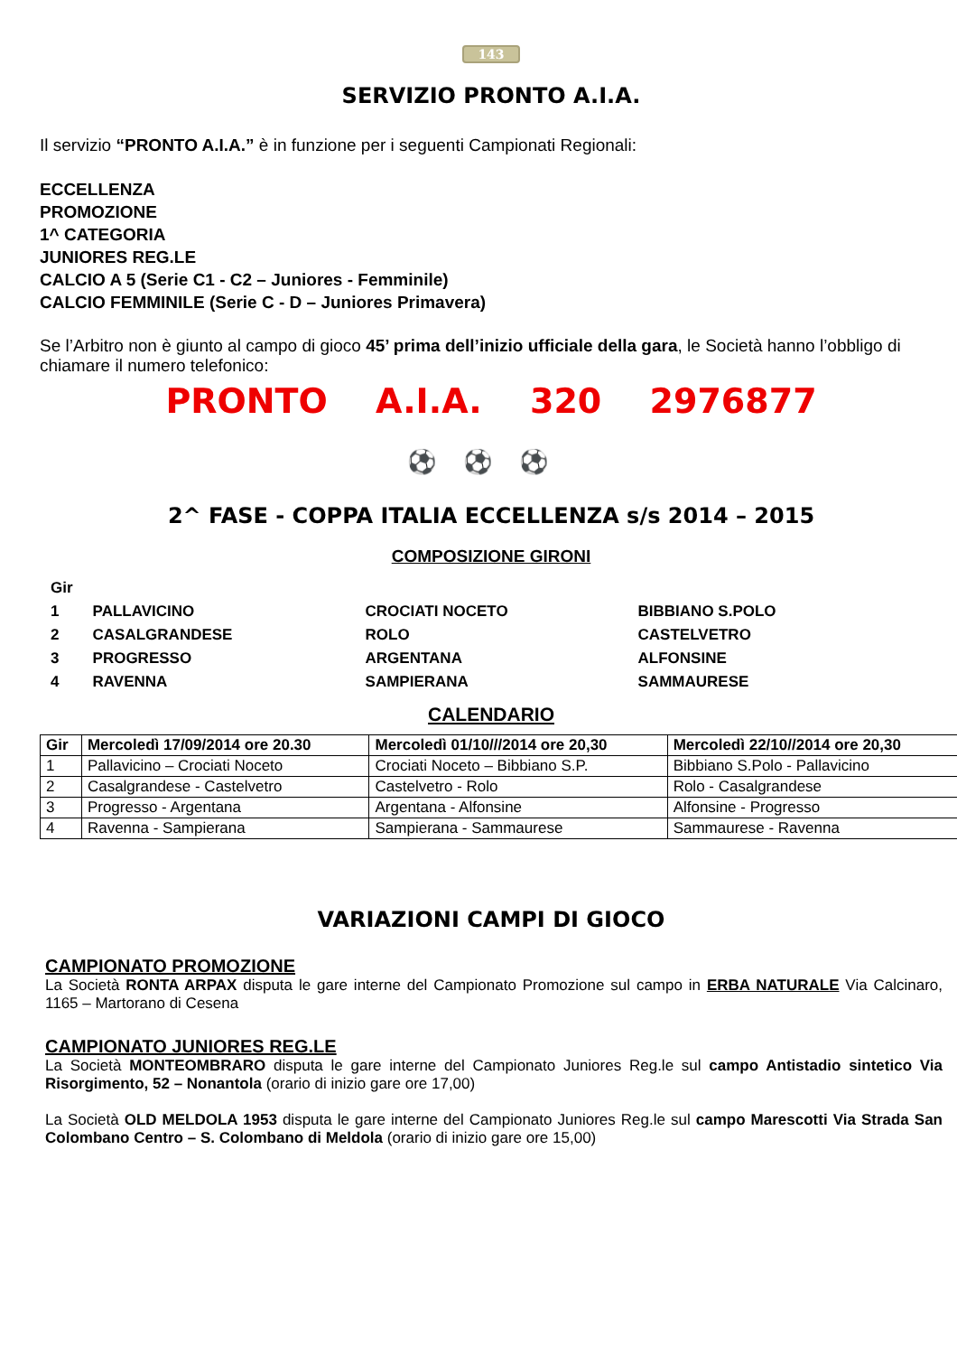143
SERVIZIO PRONTO A.I.A.
Il servizio “PRONTO A.I.A.” è in funzione per i seguenti Campionati Regionali:
ECCELLENZA
PROMOZIONE
1^ CATEGORIA
JUNIORES REG.LE
CALCIO A 5 (Serie C1 - C2 – Juniores - Femminile)
CALCIO FEMMINILE (Serie C - D – Juniores Primavera)
Se l’Arbitro non è giunto al campo di gioco 45’ prima dell’inizio ufficiale della gara, le Società hanno l’obbligo di chiamare il numero telefonico:
PRONTO A.I.A. 320 2976877
⚽⚽⚽
2^ FASE - COPPA ITALIA ECCELLENZA s/s 2014 – 2015
COMPOSIZIONE GIRONI
| Gir | | | |
| 1 | PALLAVICINO | CROCIATI NOCETO | BIBBIANO S.POLO |
| 2 | CASALGRANDESE | ROLO | CASTELVETRO |
| 3 | PROGRESSO | ARGENTANA | ALFONSINE |
| 4 | RAVENNA | SAMPIERANA | SAMMAURESE |
CALENDARIO
| Gir | Mercoledì 17/09/2014 ore 20.30 | Mercoledì 01/10///2014 ore 20,30 | Mercoledì 22/10//2014 ore 20,30 |
| --- | --- | --- | --- |
| 1 | Pallavicino – Crociati Noceto | Crociati Noceto – Bibbiano S.P. | Bibbiano S.Polo - Pallavicino |
| 2 | Casalgrandese - Castelvetro | Castelvetro - Rolo | Rolo - Casalgrandese |
| 3 | Progresso - Argentana | Argentana - Alfonsine | Alfonsine - Progresso |
| 4 | Ravenna - Sampierana | Sampierana - Sammaurese | Sammaurese - Ravenna |
VARIAZIONI CAMPI DI GIOCO
CAMPIONATO PROMOZIONE
La Società RONTA ARPAX disputa le gare interne del Campionato Promozione sul campo in ERBA NATURALE Via Calcinaro, 1165 – Martorano di Cesena
CAMPIONATO JUNIORES REG.LE
La Società MONTEOMBRARO disputa le gare interne del Campionato Juniores Reg.le sul campo Antistadio sintetico Via Risorgimento, 52 – Nonantola (orario di inizio gare ore 17,00)
La Società OLD MELDOLA 1953 disputa le gare interne del Campionato Juniores Reg.le sul campo Marescotti Via Strada San Colombano Centro – S. Colombano di Meldola (orario di inizio gare ore 15,00)